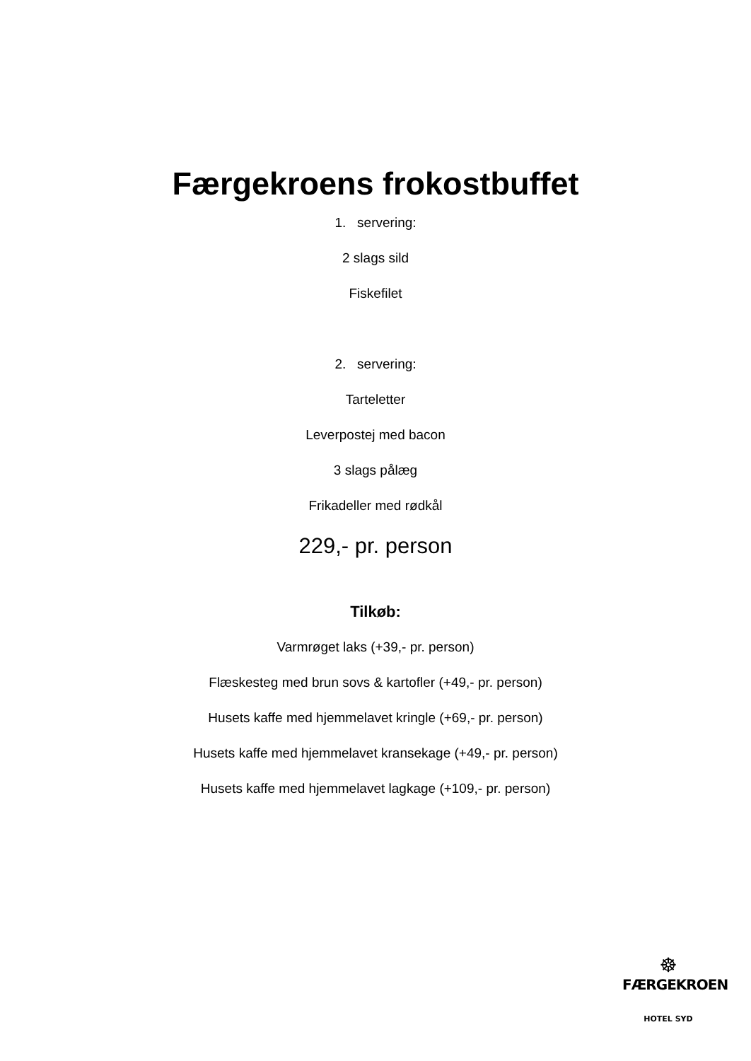Færgekroens frokostbuffet
1. servering:
2 slags sild
Fiskefilet
2. servering:
Tarteletter
Leverpostej med bacon
3 slags pålæg
Frikadeller med rødkål
229,- pr. person
Tilkøb:
Varmrøget laks (+39,- pr. person)
Flæskesteg med brun sovs & kartofler (+49,- pr. person)
Husets kaffe med hjemmelavet kringle (+69,- pr. person)
Husets kaffe med hjemmelavet kransekage (+49,- pr. person)
Husets kaffe med hjemmelavet lagkage (+109,- pr. person)
☸
FÆRGEKROEN
HOTEL SYD